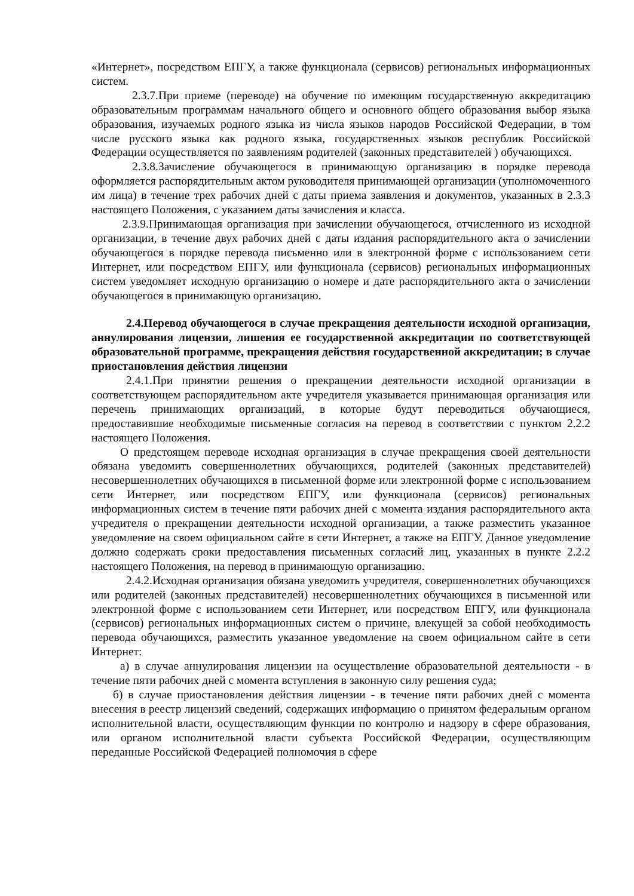«Интернет», посредством ЕПГУ, а также функционала (сервисов) региональных информационных систем.
2.3.7.При приеме (переводе) на обучение по имеющим государственную аккредитацию образовательным программам начального общего и основного общего образования выбор языка образования, изучаемых родного языка из числа языков народов Российской Федерации, в том числе русского языка как родного языка, государственных языков республик Российской Федерации осуществляется по заявлениям родителей (законных представителей ) обучающихся.
2.3.8.Зачисление обучающегося в принимающую организацию в порядке перевода оформляется распорядительным актом руководителя принимающей организации (уполномоченного им лица) в течение трех рабочих дней с даты приема заявления и документов, указанных в 2.3.3 настоящего Положения, с указанием даты зачисления и класса.
2.3.9.Принимающая организация при зачислении обучающегося, отчисленного из исходной организации, в течение двух рабочих дней с даты издания распорядительного акта о зачислении обучающегося в порядке перевода письменно или в электронной форме с использованием сети Интернет, или посредством ЕПГУ, или функционала (сервисов) региональных информационных систем уведомляет исходную организацию о номере и дате распорядительного акта о зачислении обучающегося в принимающую организацию.
2.4.Перевод обучающегося в случае прекращения деятельности исходной организации, аннулирования лицензии, лишения ее государственной аккредитации по соответствующей образовательной программе, прекращения действия государственной аккредитации; в случае приостановления действия лицензии
2.4.1.При принятии решения о прекращении деятельности исходной организации в соответствующем распорядительном акте учредителя указывается принимающая организация или перечень принимающих организаций, в которые будут переводиться обучающиеся, предоставившие необходимые письменные согласия на перевод в соответствии с пунктом 2.2.2 настоящего Положения.
О предстоящем переводе исходная организация в случае прекращения своей деятельности обязана уведомить совершеннолетних обучающихся, родителей (законных представителей) несовершеннолетних обучающихся в письменной форме или электронной форме с использованием сети Интернет, или посредством ЕПГУ, или функционала (сервисов) региональных информационных систем в течение пяти рабочих дней с момента издания распорядительного акта учредителя о прекращении деятельности исходной организации, а также разместить указанное уведомление на своем официальном сайте в сети Интернет, а также на ЕПГУ. Данное уведомление должно содержать сроки предоставления письменных согласий лиц, указанных в пункте 2.2.2 настоящего Положения, на перевод в принимающую организацию.
2.4.2.Исходная организация обязана уведомить учредителя, совершеннолетних обучающихся или родителей (законных представителей) несовершеннолетних обучающихся в письменной или электронной форме с использованием сети Интернет, или посредством ЕПГУ, или функционала (сервисов) региональных информационных систем о причине, влекущей за собой необходимость перевода обучающихся, разместить указанное уведомление на своем официальном сайте в сети Интернет:
а) в случае аннулирования лицензии на осуществление образовательной деятельности - в течение пяти рабочих дней с момента вступления в законную силу решения суда;
б) в случае приостановления действия лицензии - в течение пяти рабочих дней с момента внесения в реестр лицензий сведений, содержащих информацию о принятом федеральным органом исполнительной власти, осуществляющим функции по контролю и надзору в сфере образования, или органом исполнительной власти субъекта Российской Федерации, осуществляющим переданные Российской Федерацией полномочия в сфере